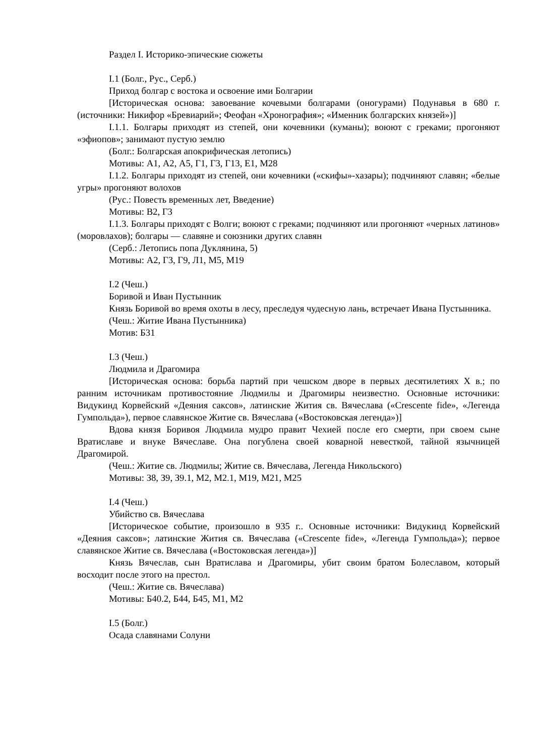Раздел I. Историко-эпические сюжеты
I.1 (Болг., Рус., Серб.)
Приход болгар с востока и освоение ими Болгарии
[Историческая основа: завоевание кочевыми болгарами (оногурами) Подунавья в 680 г. (источники: Никифор «Бревиарий»; Феофан «Хронография»; «Именник болгарских князей»)]
I.1.1. Болгары приходят из степей, они кочевники (куманы); воюют с греками; прогоняют «эфиопов»; занимают пустую землю
(Болг.: Болгарская апокрифическая летопись)
Мотивы: А1, А2, А5, Г1, Г3, Г13, Е1, М28
I.1.2. Болгары приходят из степей, они кочевники («скифы»-хазары); подчиняют славян; «белые угры» прогоняют волохов
(Рус.: Повесть временных лет, Введение)
Мотивы: В2, Г3
I.1.3. Болгары приходят с Волги; воюют с греками; подчиняют или прогоняют «черных латинов» (моровлахов); болгары — славяне и союзники других славян
(Серб.: Летопись попа Дуклянина, 5)
Мотивы: А2, Г3, Г9, Л1, М5, М19
I.2 (Чеш.)
Боривой и Иван Пустынник
Князь Боривой во время охоты в лесу, преследуя чудесную лань, встречает Ивана Пустынника.
(Чеш.: Житие Ивана Пустынника)
Мотив: Б31
I.3 (Чеш.)
Людмила и Драгомира
[Историческая основа: борьба партий при чешском дворе в первых десятилетиях X в.; по ранним источникам противостояние Людмилы и Драгомиры неизвестно. Основные источники: Видукинд Корвейский «Деяния саксов», латинские Жития св. Вячеслава («Crescente fide», «Легенда Гумпольда»), первое славянское Житие св. Вячеслава («Востоковская легенда»)]
Вдова князя Боривоя Людмила мудро правит Чехией после его смерти, при своем сыне Вратиславе и внуке Вячеславе. Она погублена своей коварной невесткой, тайной язычницей Драгомирой.
(Чеш.: Житие св. Людмилы; Житие св. Вячеслава, Легенда Никольского)
Мотивы: З8, З9, З9.1, М2, М2.1, М19, М21, М25
I.4 (Чеш.)
Убийство св. Вячеслава
[Историческое событие, произошло в 935 г.. Основные источники: Видукинд Корвейский «Деяния саксов»; латинские Жития св. Вячеслава («Crescente fide», «Легенда Гумпольда»); первое славянское Житие св. Вячеслава («Востоковская легенда»)]
Князь Вячеслав, сын Вратислава и Драгомиры, убит своим братом Болеславом, который восходит после этого на престол.
(Чеш.: Житие св. Вячеслава)
Мотивы: Б40.2, Б44, Б45, М1, М2
I.5 (Болг.)
Осада славянами Солуни